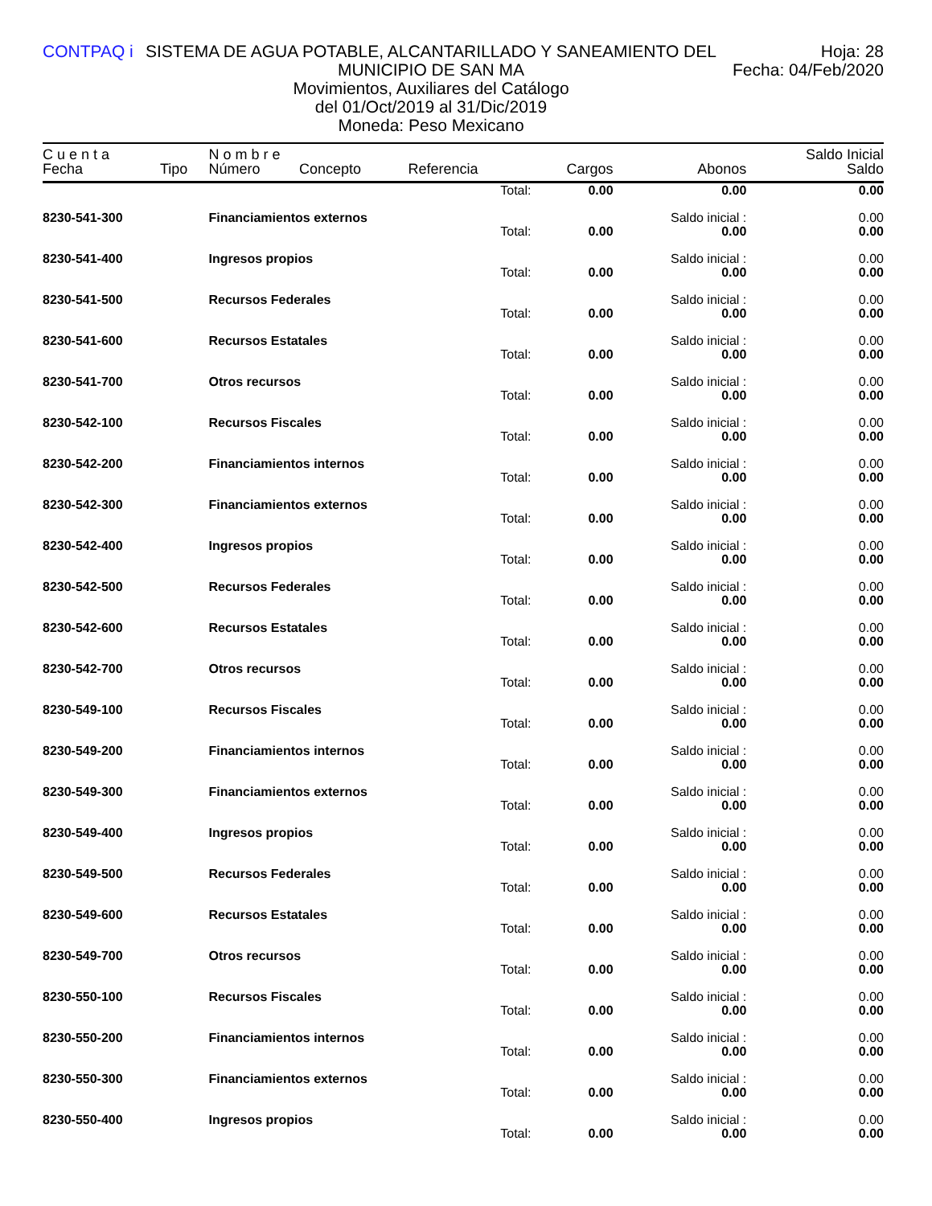CONTPAQ i SISTEMA DE AGUA POTABLE, ALCANTARILLADO Y SANEAMIENTO DEL MUNICIPIO DE SAN MA
Movimientos, Auxiliares del Catálogo
del 01/Oct/2019 al 31/Dic/2019
Moneda: Peso Mexicano
Hoja: 28
Fecha: 04/Feb/2020
| C u e n t a | | N o m b r e | | | | | Saldo Inicial |
| --- | --- | --- | --- | --- | --- | --- | --- |
| Fecha | Tipo | Número | Concepto | Referencia | Cargos | Abonos | Saldo |
| | | | | Total: | 0.00 | 0.00 | 0.00 |
| 8230-541-300 | | Financiamientos externos | | | | Saldo inicial : | 0.00 |
| | | | | Total: | 0.00 | 0.00 | 0.00 |
| 8230-541-400 | | Ingresos propios | | | | Saldo inicial : | 0.00 |
| | | | | Total: | 0.00 | 0.00 | 0.00 |
| 8230-541-500 | | Recursos Federales | | | | Saldo inicial : | 0.00 |
| | | | | Total: | 0.00 | 0.00 | 0.00 |
| 8230-541-600 | | Recursos Estatales | | | | Saldo inicial : | 0.00 |
| | | | | Total: | 0.00 | 0.00 | 0.00 |
| 8230-541-700 | | Otros recursos | | | | Saldo inicial : | 0.00 |
| | | | | Total: | 0.00 | 0.00 | 0.00 |
| 8230-542-100 | | Recursos Fiscales | | | | Saldo inicial : | 0.00 |
| | | | | Total: | 0.00 | 0.00 | 0.00 |
| 8230-542-200 | | Financiamientos internos | | | | Saldo inicial : | 0.00 |
| | | | | Total: | 0.00 | 0.00 | 0.00 |
| 8230-542-300 | | Financiamientos externos | | | | Saldo inicial : | 0.00 |
| | | | | Total: | 0.00 | 0.00 | 0.00 |
| 8230-542-400 | | Ingresos propios | | | | Saldo inicial : | 0.00 |
| | | | | Total: | 0.00 | 0.00 | 0.00 |
| 8230-542-500 | | Recursos Federales | | | | Saldo inicial : | 0.00 |
| | | | | Total: | 0.00 | 0.00 | 0.00 |
| 8230-542-600 | | Recursos Estatales | | | | Saldo inicial : | 0.00 |
| | | | | Total: | 0.00 | 0.00 | 0.00 |
| 8230-542-700 | | Otros recursos | | | | Saldo inicial : | 0.00 |
| | | | | Total: | 0.00 | 0.00 | 0.00 |
| 8230-549-100 | | Recursos Fiscales | | | | Saldo inicial : | 0.00 |
| | | | | Total: | 0.00 | 0.00 | 0.00 |
| 8230-549-200 | | Financiamientos internos | | | | Saldo inicial : | 0.00 |
| | | | | Total: | 0.00 | 0.00 | 0.00 |
| 8230-549-300 | | Financiamientos externos | | | | Saldo inicial : | 0.00 |
| | | | | Total: | 0.00 | 0.00 | 0.00 |
| 8230-549-400 | | Ingresos propios | | | | Saldo inicial : | 0.00 |
| | | | | Total: | 0.00 | 0.00 | 0.00 |
| 8230-549-500 | | Recursos Federales | | | | Saldo inicial : | 0.00 |
| | | | | Total: | 0.00 | 0.00 | 0.00 |
| 8230-549-600 | | Recursos Estatales | | | | Saldo inicial : | 0.00 |
| | | | | Total: | 0.00 | 0.00 | 0.00 |
| 8230-549-700 | | Otros recursos | | | | Saldo inicial : | 0.00 |
| | | | | Total: | 0.00 | 0.00 | 0.00 |
| 8230-550-100 | | Recursos Fiscales | | | | Saldo inicial : | 0.00 |
| | | | | Total: | 0.00 | 0.00 | 0.00 |
| 8230-550-200 | | Financiamientos internos | | | | Saldo inicial : | 0.00 |
| | | | | Total: | 0.00 | 0.00 | 0.00 |
| 8230-550-300 | | Financiamientos externos | | | | Saldo inicial : | 0.00 |
| | | | | Total: | 0.00 | 0.00 | 0.00 |
| 8230-550-400 | | Ingresos propios | | | | Saldo inicial : | 0.00 |
| | | | | Total: | 0.00 | 0.00 | 0.00 |